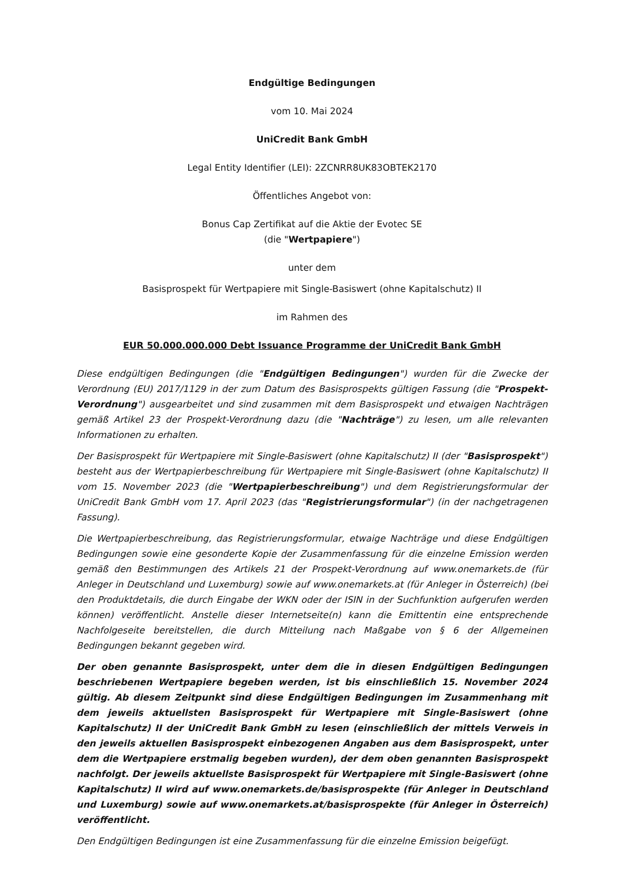Endgültige Bedingungen
vom 10. Mai 2024
UniCredit Bank GmbH
Legal Entity Identifier (LEI): 2ZCNRR8UK83OBTEK2170
Öffentliches Angebot von:
Bonus Cap Zertifikat auf die Aktie der Evotec SE
(die "Wertpapiere")
unter dem
Basisprospekt für Wertpapiere mit Single-Basiswert (ohne Kapitalschutz) II
im Rahmen des
EUR 50.000.000.000 Debt Issuance Programme der UniCredit Bank GmbH
Diese endgültigen Bedingungen (die "Endgültigen Bedingungen") wurden für die Zwecke der Verordnung (EU) 2017/1129 in der zum Datum des Basisprospekts gültigen Fassung (die "Prospekt-Verordnung") ausgearbeitet und sind zusammen mit dem Basisprospekt und etwaigen Nachträgen gemäß Artikel 23 der Prospekt-Verordnung dazu (die "Nachträge") zu lesen, um alle relevanten Informationen zu erhalten.
Der Basisprospekt für Wertpapiere mit Single-Basiswert (ohne Kapitalschutz) II (der "Basisprospekt") besteht aus der Wertpapierbeschreibung für Wertpapiere mit Single-Basiswert (ohne Kapitalschutz) II vom 15. November 2023 (die "Wertpapierbeschreibung") und dem Registrierungsformular der UniCredit Bank GmbH vom 17. April 2023 (das "Registrierungsformular") (in der nachgetragenen Fassung).
Die Wertpapierbeschreibung, das Registrierungsformular, etwaige Nachträge und diese Endgültigen Bedingungen sowie eine gesonderte Kopie der Zusammenfassung für die einzelne Emission werden gemäß den Bestimmungen des Artikels 21 der Prospekt-Verordnung auf www.onemarkets.de (für Anleger in Deutschland und Luxemburg) sowie auf www.onemarkets.at (für Anleger in Österreich) (bei den Produktdetails, die durch Eingabe der WKN oder der ISIN in der Suchfunktion aufgerufen werden können) veröffentlicht. Anstelle dieser Internetseite(n) kann die Emittentin eine entsprechende Nachfolgeseite bereitstellen, die durch Mitteilung nach Maßgabe von § 6 der Allgemeinen Bedingungen bekannt gegeben wird.
Der oben genannte Basisprospekt, unter dem die in diesen Endgültigen Bedingungen beschriebenen Wertpapiere begeben werden, ist bis einschließlich 15. November 2024 gültig. Ab diesem Zeitpunkt sind diese Endgültigen Bedingungen im Zusammenhang mit dem jeweils aktuellsten Basisprospekt für Wertpapiere mit Single-Basiswert (ohne Kapitalschutz) II der UniCredit Bank GmbH zu lesen (einschließlich der mittels Verweis in den jeweils aktuellen Basisprospekt einbezogenen Angaben aus dem Basisprospekt, unter dem die Wertpapiere erstmalig begeben wurden), der dem oben genannten Basisprospekt nachfolgt. Der jeweils aktuellste Basisprospekt für Wertpapiere mit Single-Basiswert (ohne Kapitalschutz) II wird auf www.onemarkets.de/basisprospekte (für Anleger in Deutschland und Luxemburg) sowie auf www.onemarkets.at/basisprospekte (für Anleger in Österreich) veröffentlicht.
Den Endgültigen Bedingungen ist eine Zusammenfassung für die einzelne Emission beigefügt.